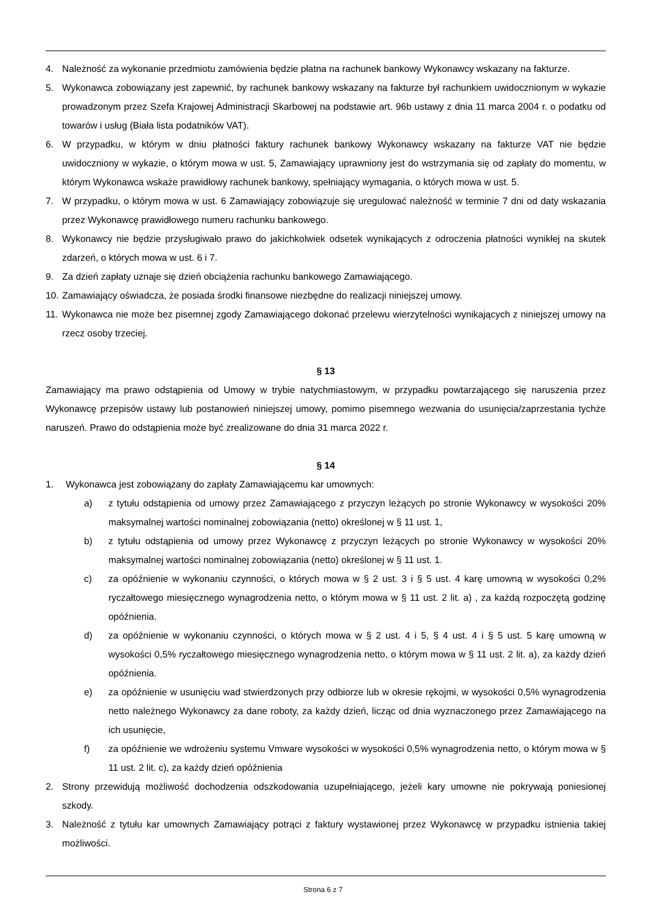4. Należność za wykonanie przedmiotu zamówienia będzie płatna na rachunek bankowy Wykonawcy wskazany na fakturze.
5. Wykonawca zobowiązany jest zapewnić, by rachunek bankowy wskazany na fakturze był rachunkiem uwidocznionym w wykazie prowadzonym przez Szefa Krajowej Administracji Skarbowej na podstawie art. 96b ustawy z dnia 11 marca 2004 r. o podatku od towarów i usług (Biała lista podatników VAT).
6. W przypadku, w którym w dniu płatności faktury rachunek bankowy Wykonawcy wskazany na fakturze VAT nie będzie uwidoczniony w wykazie, o którym mowa w ust. 5, Zamawiający uprawniony jest do wstrzymania się od zapłaty do momentu, w którym Wykonawca wskaże prawidłowy rachunek bankowy, spełniający wymagania, o których mowa w ust. 5.
7. W przypadku, o którym mowa w ust. 6 Zamawiający zobowiązuje się uregulować należność w terminie 7 dni od daty wskazania przez Wykonawcę prawidłowego numeru rachunku bankowego.
8. Wykonawcy nie będzie przysługiwało prawo do jakichkolwiek odsetek wynikających z odroczenia płatności wynikłej na skutek zdarzeń, o których mowa w ust. 6 i 7.
9. Za dzień zapłaty uznaje się dzień obciążenia rachunku bankowego Zamawiającego.
10. Zamawiający oświadcza, że posiada środki finansowe niezbędne do realizacji niniejszej umowy.
11. Wykonawca nie może bez pisemnej zgody Zamawiającego dokonać przelewu wierzytelności wynikających z niniejszej umowy na rzecz osoby trzeciej.
§ 13
Zamawiający ma prawo odstąpienia od Umowy w trybie natychmiastowym, w przypadku powtarzającego się naruszenia przez Wykonawcę przepisów ustawy lub postanowień niniejszej umowy, pomimo pisemnego wezwania do usunięcia/zaprzestania tychże naruszeń. Prawo do odstąpienia może być zrealizowane do dnia 31 marca 2022 r.
§ 14
1. Wykonawca jest zobowiązany do zapłaty Zamawiającemu kar umownych:
a) z tytułu odstąpienia od umowy przez Zamawiającego z przyczyn leżących po stronie Wykonawcy w wysokości 20% maksymalnej wartości nominalnej zobowiązania (netto) określonej w § 11 ust. 1,
b) z tytułu odstąpienia od umowy przez Wykonawcę z przyczyn leżących po stronie Wykonawcy w wysokości 20% maksymalnej wartości nominalnej zobowiązania (netto) określonej w § 11 ust. 1.
c) za opóźnienie w wykonaniu czynności, o których mowa w § 2 ust. 3 i § 5 ust. 4 karę umowną w wysokości 0,2% ryczałtowego miesięcznego wynagrodzenia netto, o którym mowa w § 11 ust. 2 lit. a) , za każdą rozpoczętą godzinę opóźnienia.
d) za opóźnienie w wykonaniu czynności, o których mowa w § 2 ust. 4 i 5, § 4 ust. 4 i § 5 ust. 5 karę umowną w wysokości 0,5% ryczałtowego miesięcznego wynagrodzenia netto, o którym mowa w § 11 ust. 2 lit. a), za każdy dzień opóźnienia.
e) za opóźnienie w usunięciu wad stwierdzonych przy odbiorze lub w okresie rękojmi, w wysokości 0,5% wynagrodzenia netto należnego Wykonawcy za dane roboty, za każdy dzień, licząc od dnia wyznaczonego przez Zamawiającego na ich usunięcie,
f) za opóźnienie we wdrożeniu systemu Vmware wysokości w wysokości 0,5% wynagrodzenia netto, o którym mowa w § 11 ust. 2 lit. c), za każdy dzień opóźnienia
2. Strony przewidują możliwość dochodzenia odszkodowania uzupełniającego, jeżeli kary umowne nie pokrywają poniesionej szkody.
3. Należność z tytułu kar umownych Zamawiający potrąci z faktury wystawionej przez Wykonawcę w przypadku istnienia takiej możliwości.
Strona 6 z 7